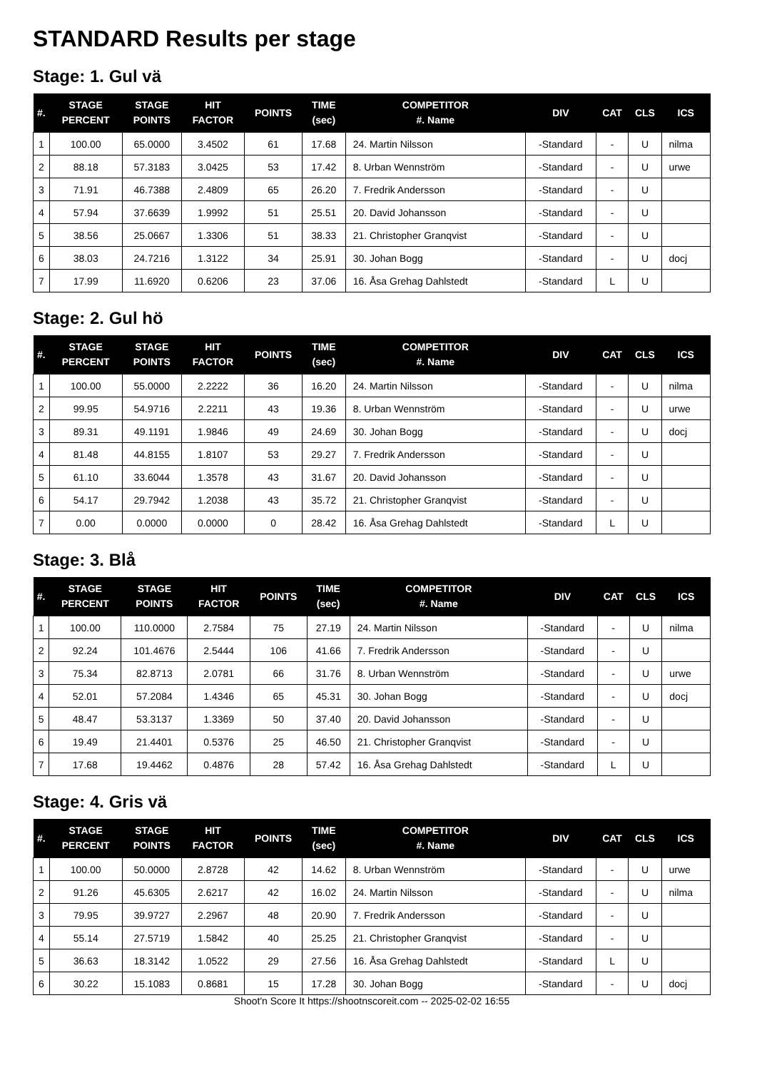STANDARD Results per stage
Stage: 1. Gul vä
| #. | STAGE PERCENT | STAGE POINTS | HIT FACTOR | POINTS | TIME (sec) | COMPETITOR #. Name | DIV | CAT | CLS | ICS |
| --- | --- | --- | --- | --- | --- | --- | --- | --- | --- | --- |
| 1 | 100.00 | 65.0000 | 3.4502 | 61 | 17.68 | 24. Martin Nilsson | -Standard | - | U | nilma |
| 2 | 88.18 | 57.3183 | 3.0425 | 53 | 17.42 | 8. Urban Wennström | -Standard | - | U | urwe |
| 3 | 71.91 | 46.7388 | 2.4809 | 65 | 26.20 | 7. Fredrik Andersson | -Standard | - | U | |
| 4 | 57.94 | 37.6639 | 1.9992 | 51 | 25.51 | 20. David Johansson | -Standard | - | U | |
| 5 | 38.56 | 25.0667 | 1.3306 | 51 | 38.33 | 21. Christopher Granqvist | -Standard | - | U | |
| 6 | 38.03 | 24.7216 | 1.3122 | 34 | 25.91 | 30. Johan Bogg | -Standard | - | U | docj |
| 7 | 17.99 | 11.6920 | 0.6206 | 23 | 37.06 | 16. Åsa Grehag Dahlstedt | -Standard | L | U | |
Stage: 2. Gul hö
| #. | STAGE PERCENT | STAGE POINTS | HIT FACTOR | POINTS | TIME (sec) | COMPETITOR #. Name | DIV | CAT | CLS | ICS |
| --- | --- | --- | --- | --- | --- | --- | --- | --- | --- | --- |
| 1 | 100.00 | 55.0000 | 2.2222 | 36 | 16.20 | 24. Martin Nilsson | -Standard | - | U | nilma |
| 2 | 99.95 | 54.9716 | 2.2211 | 43 | 19.36 | 8. Urban Wennström | -Standard | - | U | urwe |
| 3 | 89.31 | 49.1191 | 1.9846 | 49 | 24.69 | 30. Johan Bogg | -Standard | - | U | docj |
| 4 | 81.48 | 44.8155 | 1.8107 | 53 | 29.27 | 7. Fredrik Andersson | -Standard | - | U | |
| 5 | 61.10 | 33.6044 | 1.3578 | 43 | 31.67 | 20. David Johansson | -Standard | - | U | |
| 6 | 54.17 | 29.7942 | 1.2038 | 43 | 35.72 | 21. Christopher Granqvist | -Standard | - | U | |
| 7 | 0.00 | 0.0000 | 0.0000 | 0 | 28.42 | 16. Åsa Grehag Dahlstedt | -Standard | L | U | |
Stage: 3. Blå
| #. | STAGE PERCENT | STAGE POINTS | HIT FACTOR | POINTS | TIME (sec) | COMPETITOR #. Name | DIV | CAT | CLS | ICS |
| --- | --- | --- | --- | --- | --- | --- | --- | --- | --- | --- |
| 1 | 100.00 | 110.0000 | 2.7584 | 75 | 27.19 | 24. Martin Nilsson | -Standard | - | U | nilma |
| 2 | 92.24 | 101.4676 | 2.5444 | 106 | 41.66 | 7. Fredrik Andersson | -Standard | - | U | |
| 3 | 75.34 | 82.8713 | 2.0781 | 66 | 31.76 | 8. Urban Wennström | -Standard | - | U | urwe |
| 4 | 52.01 | 57.2084 | 1.4346 | 65 | 45.31 | 30. Johan Bogg | -Standard | - | U | docj |
| 5 | 48.47 | 53.3137 | 1.3369 | 50 | 37.40 | 20. David Johansson | -Standard | - | U | |
| 6 | 19.49 | 21.4401 | 0.5376 | 25 | 46.50 | 21. Christopher Granqvist | -Standard | - | U | |
| 7 | 17.68 | 19.4462 | 0.4876 | 28 | 57.42 | 16. Åsa Grehag Dahlstedt | -Standard | L | U | |
Stage: 4. Gris vä
| #. | STAGE PERCENT | STAGE POINTS | HIT FACTOR | POINTS | TIME (sec) | COMPETITOR #. Name | DIV | CAT | CLS | ICS |
| --- | --- | --- | --- | --- | --- | --- | --- | --- | --- | --- |
| 1 | 100.00 | 50.0000 | 2.8728 | 42 | 14.62 | 8. Urban Wennström | -Standard | - | U | urwe |
| 2 | 91.26 | 45.6305 | 2.6217 | 42 | 16.02 | 24. Martin Nilsson | -Standard | - | U | nilma |
| 3 | 79.95 | 39.9727 | 2.2967 | 48 | 20.90 | 7. Fredrik Andersson | -Standard | - | U | |
| 4 | 55.14 | 27.5719 | 1.5842 | 40 | 25.25 | 21. Christopher Granqvist | -Standard | - | U | |
| 5 | 36.63 | 18.3142 | 1.0522 | 29 | 27.56 | 16. Åsa Grehag Dahlstedt | -Standard | L | U | |
| 6 | 30.22 | 15.1083 | 0.8681 | 15 | 17.28 | 30. Johan Bogg | -Standard | - | U | docj |
Shoot'n Score It https://shootnscoreit.com -- 2025-02-02 16:55